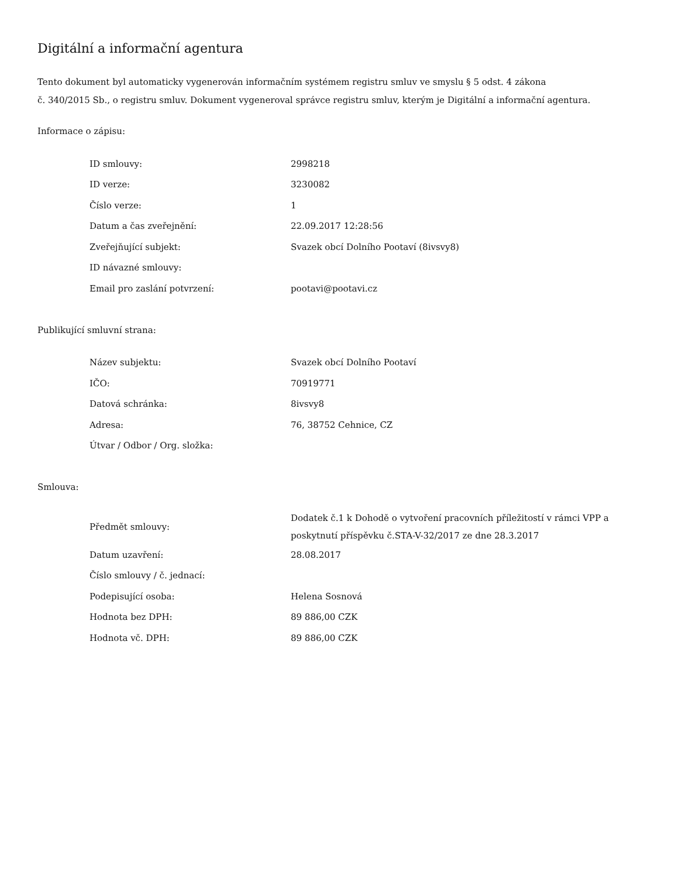Digitální a informační agentura
Tento dokument byl automaticky vygenerován informačním systémem registru smluv ve smyslu § 5 odst. 4 zákona
č. 340/2015 Sb., o registru smluv. Dokument vygeneroval správce registru smluv, kterým je Digitální a informační agentura.
Informace o zápisu:
| ID smlouvy: | 2998218 |
| ID verze: | 3230082 |
| Číslo verze: | 1 |
| Datum a čas zveřejnění: | 22.09.2017 12:28:56 |
| Zveřejňující subjekt: | Svazek obcí Dolního Pootaví (8ivsvy8) |
| ID návazné smlouvy: | |
| Email pro zaslání potvrzení: | pootavi@pootavi.cz |
Publikující smluvní strana:
| Název subjektu: | Svazek obcí Dolního Pootaví |
| IČO: | 70919771 |
| Datová schránka: | 8ivsvy8 |
| Adresa: | 76, 38752 Cehnice, CZ |
| Útvar / Odbor / Org. složka: | |
Smlouva:
| Předmět smlouvy: | Dodatek č.1 k Dohodě o vytvoření pracovních příležitostí v rámci VPP a poskytnutí příspěvku č.STA-V-32/2017 ze dne 28.3.2017 |
| Datum uzavření: | 28.08.2017 |
| Číslo smlouvy / č. jednací: | |
| Podepisující osoba: | Helena Sosnová |
| Hodnota bez DPH: | 89 886,00 CZK |
| Hodnota vč. DPH: | 89 886,00 CZK |